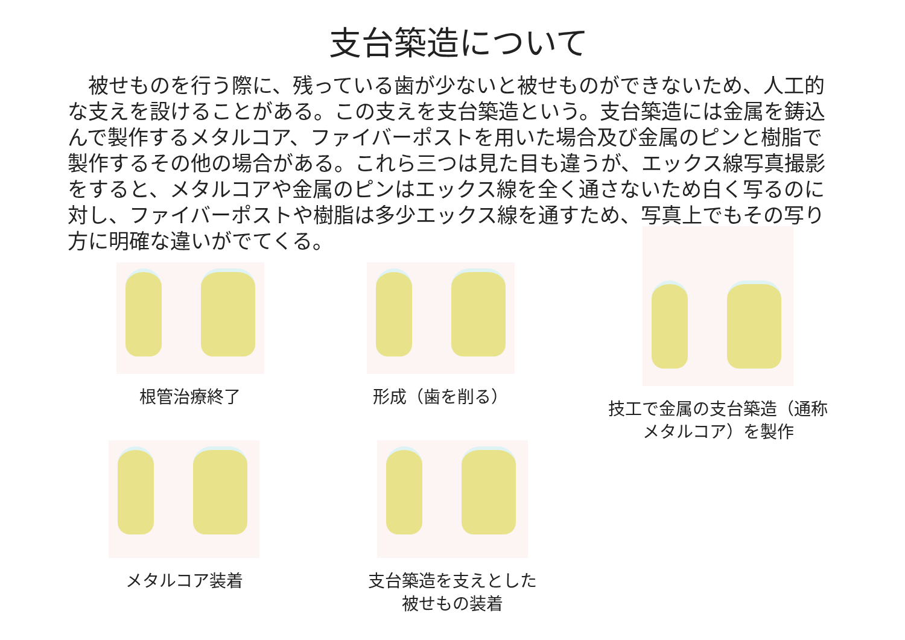支台築造について
　被せものを行う際に、残っている歯が少ないと被せものができないため、人工的な支えを設けることがある。この支えを支台築造という。支台築造には金属を鋳込んで製作するメタルコア、ファイバーポストを用いた場合及び金属のピンと樹脂で製作するその他の場合がある。これら三つは見た目も違うが、エックス線写真撮影をすると、メタルコアや金属のピンはエックス線を全く通さないため白く写るのに対し、ファイバーポストや樹脂は多少エックス線を通すため、写真上でもその写り方に明確な違いがでてくる。
根管治療終了 形成（歯を削る）
技工で金属の支台築造（通称メタルコア）を製作
メタルコア装着
支台築造を支えとした被せもの装着